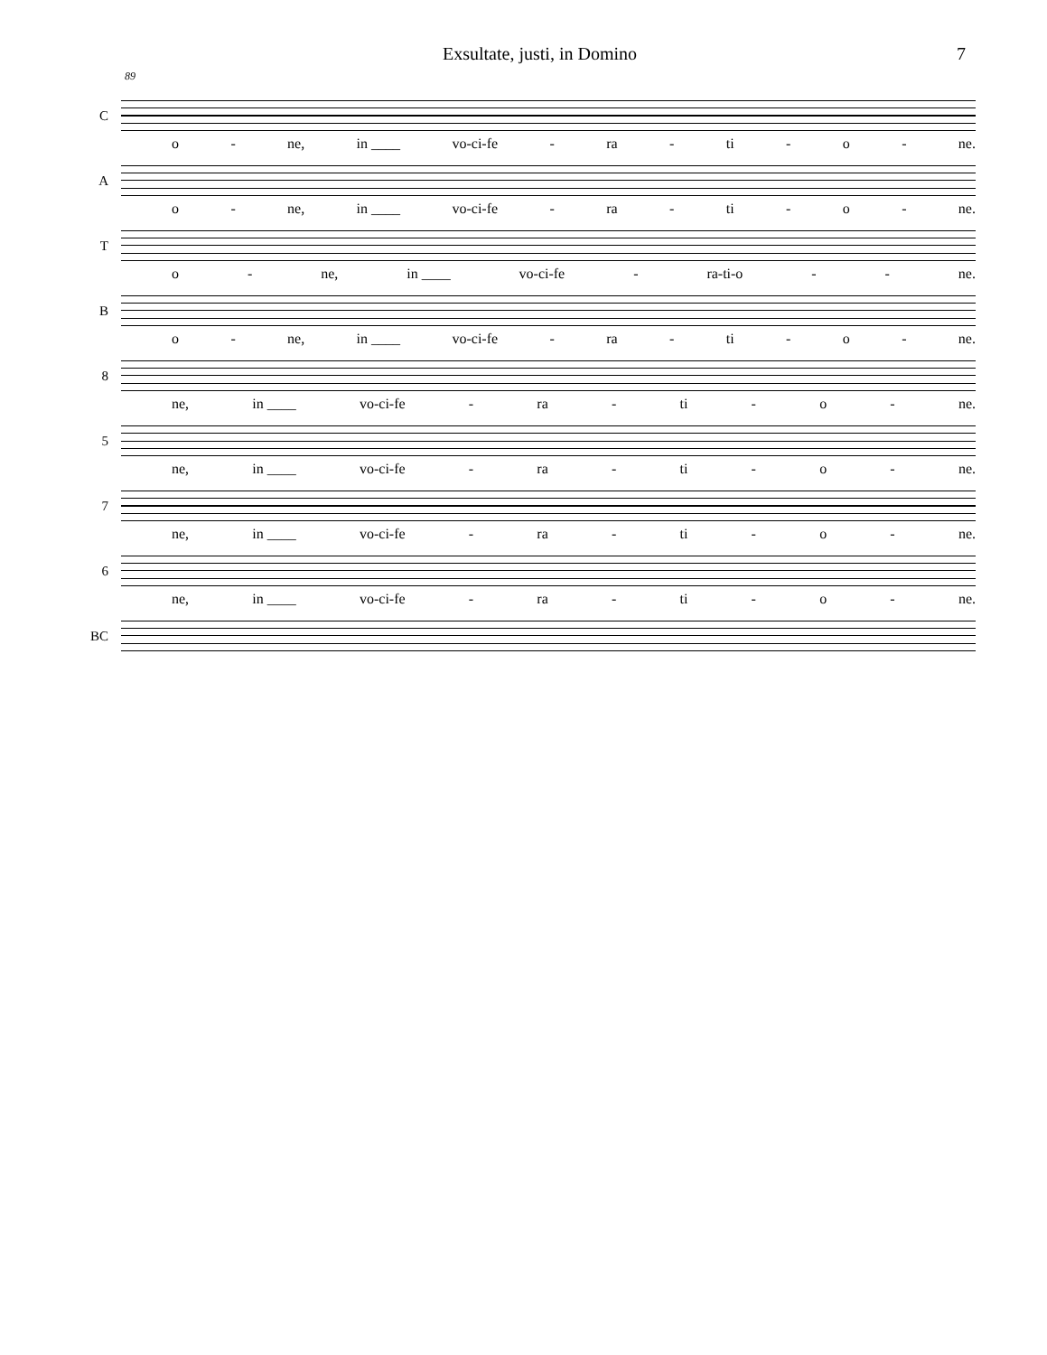Exsultate, justi, in Domino 7
89
C
o - ne, in ____ vo-ci-fe - ra - ti - o - ne.
A
o - ne, in ____ vo-ci-fe - ra - ti - o - ne.
T
o - ne, in ____ vo-ci-fe - ra-ti-o - - ne.
B
o - ne, in ____ vo-ci-fe - ra - ti - o - ne.
8
ne, in ____ vo-ci-fe - ra - ti - o - ne.
5
ne, in ____ vo-ci-fe - ra - ti - o - ne.
7
ne, in ____ vo-ci-fe - ra - ti - o - ne.
6
ne, in ____ vo-ci-fe - ra - ti - o - ne.
BC